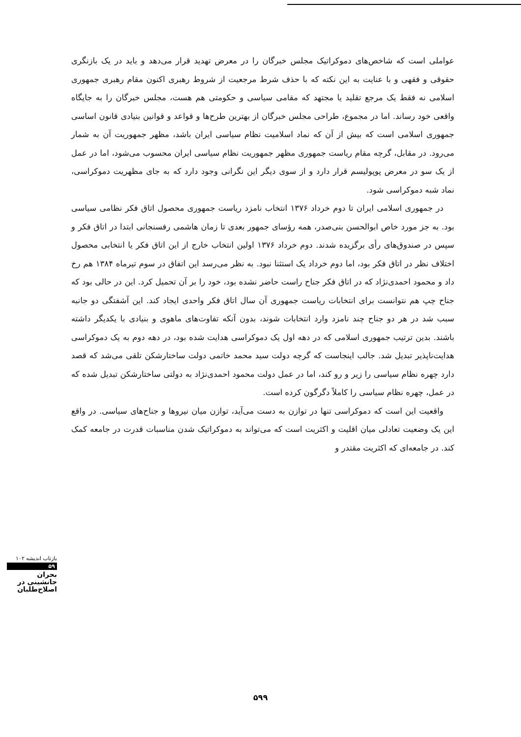عواملی است که شاخص‌های دموکراتیک مجلس خبرگان را در معرض تهدید قرار می‌دهد و باید در یک بازنگری حقوقی و فقهی و با عنایت به این نکته که با حذف شرط مرجعیت از شروط رهبری اکنون مقام رهبری جمهوری اسلامی نه فقط یک مرجع تقلید یا مجتهد که مقامی سیاسی و حکومتی هم هست، مجلس خبرگان را به جایگاه واقعی خود رساند. اما در مجموع، طراحی مجلس خبرگان از بهترین طرح‌ها و قواعد و قوانین بنیادی قانون اساسی جمهوری اسلامی است که بیش از آن که نماد اسلامیت نظام سیاسی ایران باشد، مظهر جمهوریت آن به شمار می‌رود. در مقابل، گرچه مقام ریاست جمهوری مظهر جمهوریت نظام سیاسی ایران محسوب می‌شود، اما در عمل از یک سو در معرض پوپولیسم قرار دارد و از سوی دیگر این نگرانی وجود دارد که به جای مظهریت دموکراسی، نماد شبه دموکراسی شود.
در جمهوری اسلامی ایران تا دوم خرداد ۱۳۷۶ انتخاب نامزد ریاست جمهوری محصول اتاق فکر نظامی سیاسی بود. به جز مورد خاص ابوالحسن بنی‌صدر، همه رؤسای جمهور بعدی تا زمان هاشمی رفسنجانی ابتدا در اتاق فکر و سپس در صندوق‌های رأی برگزیده شدند. دوم خرداد ۱۳۷۶ اولین انتخاب خارج از این اتاق فکر یا انتخابی محصول اختلاف نظر در اتاق فکر بود، اما دوم خرداد یک استثنا نبود. به نظر می‌رسد این اتفاق در سوم تیرماه ۱۳۸۴ هم رخ داد و محمود احمدی‌نژاد که در اتاق فکر جناح راست حاضر نشده بود، خود را بر آن تحمیل کرد. این در حالی بود که جناح چپ هم نتوانست برای انتخابات ریاست جمهوری آن سال اتاق فکر واحدی ایجاد کند. این آشفتگی دو جانبه سبب شد در هر دو جناح چند نامزد وارد انتخابات شوند، بدون آنکه تفاوت‌های ماهوی و بنیادی با یکدیگر داشته باشند. بدین ترتیب جمهوری اسلامی که در دهه اول یک دموکراسی هدایت شده بود، در دهه دوم به یک دموکراسی هدایت‌ناپذیر تبدیل شد. جالب اینجاست که گرچه دولت سید محمد خاتمی دولت ساختارشکن تلقی می‌شد که قصد دارد چهره نظام سیاسی را زیر و رو کند، اما در عمل دولت محمود احمدی‌نژاد به دولتی ساختارشکن تبدیل شده که در عمل، چهره نظام سیاسی را کاملاً دگرگون کرده است.
واقعیت این است که دموکراسی تنها در توازن به دست می‌آید، توازن میان نیروها و جناح‌های سیاسی. در واقع این یک وضعیت تعادلی میان اقلیت و اکثریت است که می‌تواند به دموکراتیک شدن مناسبات قدرت در جامعه کمک کند. در جامعه‌ای که اکثریت مقتدر و
بازتاب اندیشه ۱۰۲
۵۹
بحران جانشینی در اصلاح‌طلبان
۵۹۹